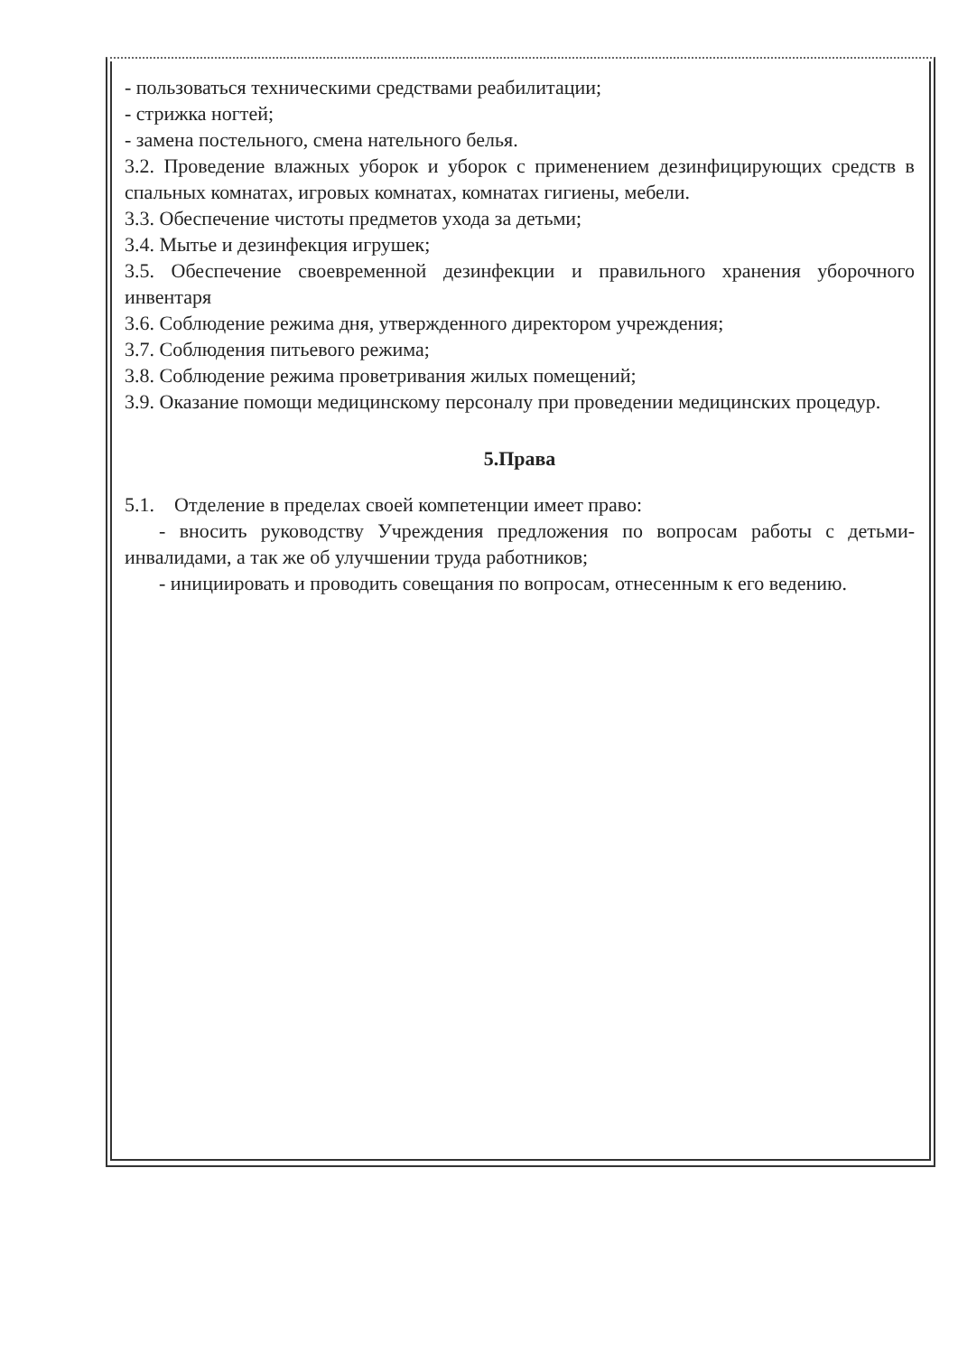- пользоваться техническими средствами реабилитации;
- стрижка ногтей;
- замена постельного, смена нательного белья.
3.2. Проведение влажных уборок и уборок с применением дезинфицирующих средств в спальных комнатах, игровых комнатах, комнатах гигиены, мебели.
3.3. Обеспечение чистоты предметов ухода за детьми;
3.4. Мытье и дезинфекция игрушек;
3.5. Обеспечение своевременной дезинфекции и правильного хранения уборочного инвентаря
3.6. Соблюдение режима дня, утвержденного директором учреждения;
3.7. Соблюдения питьевого режима;
3.8. Соблюдение режима проветривания жилых помещений;
3.9. Оказание помощи медицинскому персоналу при проведении медицинских процедур.
5.Права
5.1. Отделение в пределах своей компетенции имеет право:
- вносить руководству Учреждения предложения по вопросам работы с детьми-инвалидами, а так же об улучшении труда работников;
- инициировать и проводить совещания по вопросам, отнесенным к его ведению.